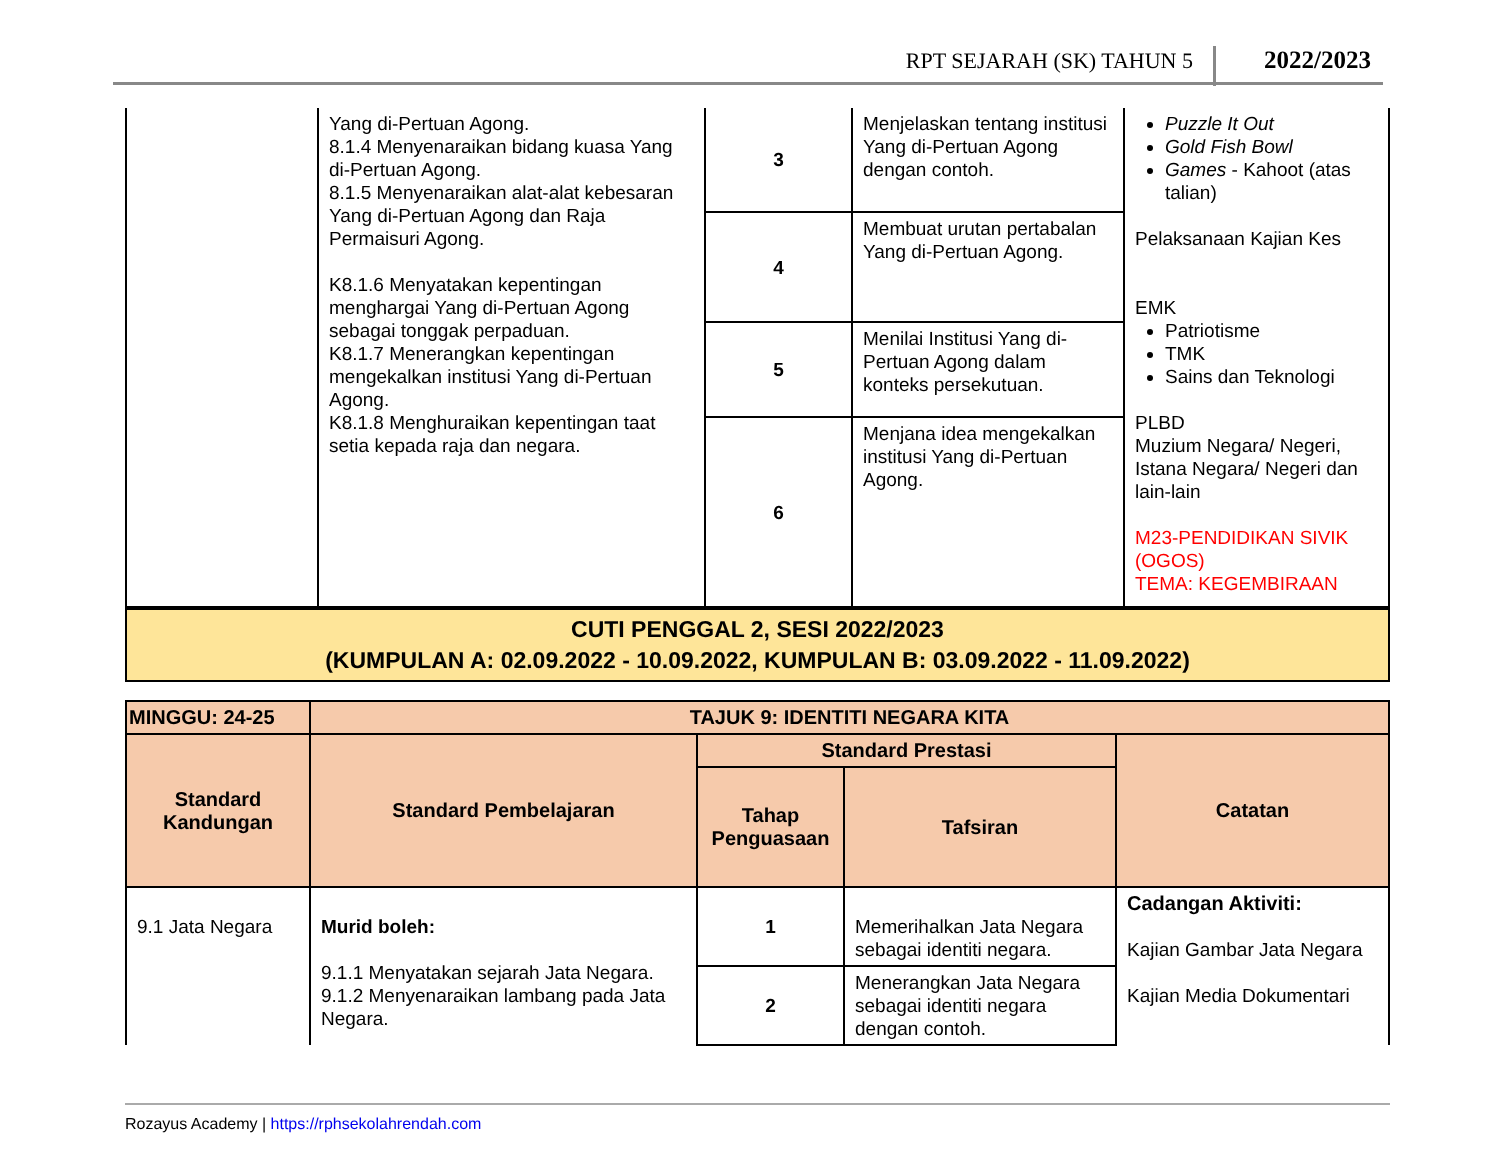RPT SEJARAH (SK) TAHUN 5 2022/2023
| | Yang di-Pertuan Agong. 8.1.4 Menyenaraikan bidang kuasa Yang di-Pertuan Agong. 8.1.5 Menyenaraikan alat-alat kebesaran Yang di-Pertuan Agong dan Raja Permaisuri Agong. K8.1.6 Menyatakan kepentingan menghargai Yang di-Pertuan Agong sebagai tonggak perpaduan. K8.1.7 Menerangkan kepentingan mengekalkan institusi Yang di-Pertuan Agong. K8.1.8 Menghuraikan kepentingan taat setia kepada raja dan negara. | 3 | Menjelaskan tentang institusi Yang di-Pertuan Agong dengan contoh. | Puzzle It Out Gold Fish Bowl Games - Kahoot (atas talian) Pelaksanaan Kajian Kes EMK Patriotisme TMK Sains dan Teknologi PLBD Muzium Negara/ Negeri, Istana Negara/ Negeri dan lain-lain M23-PENDIDIKAN SIVIK (OGOS) TEMA: KEGEMBIRAAN |
| | | 4 | Membuat urutan pertabalan Yang di-Pertuan Agong. | |
| | | 5 | Menilai Institusi Yang di-Pertuan Agong dalam konteks persekutuan. | |
| | | 6 | Menjana idea mengekalkan institusi Yang di-Pertuan Agong. | |
| CUTI PENGGAL 2, SESI 2022/2023 (KUMPULAN A: 02.09.2022 - 10.09.2022, KUMPULAN B: 03.09.2022 - 11.09.2022) |
| MINGGU: 24-25 | TAJUK 9: IDENTITI NEGARA KITA | | | |
| --- | --- | --- | --- | --- |
| Standard Kandungan | Standard Pembelajaran | Standard Prestasi | | Catatan |
| | | Tahap Penguasaan | Tafsiran | |
| 9.1 Jata Negara | Murid boleh: 9.1.1 Menyatakan sejarah Jata Negara. 9.1.2 Menyenaraikan lambang pada Jata Negara. | 1 | Memerihalkan Jata Negara sebagai identiti negara. | Cadangan Aktiviti: Kajian Gambar Jata Negara Kajian Media Dokumentari |
| | | 2 | Menerangkan Jata Negara sebagai identiti negara dengan contoh. | |
Rozayus Academy | https://rphsekolahrendah.com